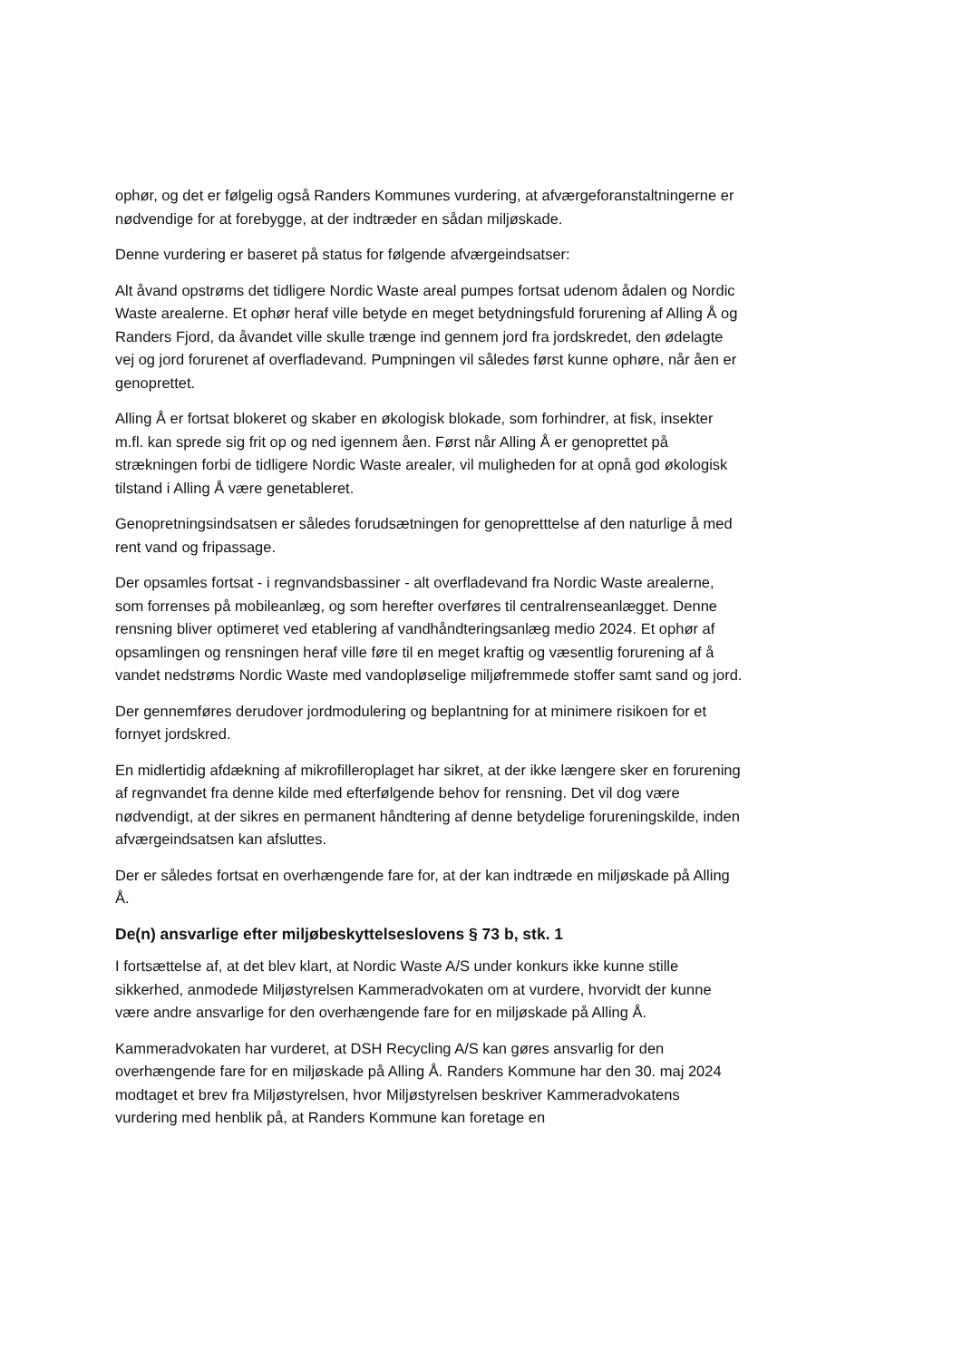ophør, og det er følgelig også Randers Kommunes vurdering, at afværgeforanstaltningerne er nødvendige for at forebygge, at der indtræder en sådan miljøskade.
Denne vurdering er baseret på status for følgende afværgeindsatser:
Alt åvand opstrøms det tidligere Nordic Waste areal pumpes fortsat udenom ådalen og Nordic Waste arealerne. Et ophør heraf ville betyde en meget betydningsfuld forurening af Alling Å og Randers Fjord, da åvandet ville skulle trænge ind gennem jord fra jordskredet, den ødelagte vej og jord forurenet af overfladevand. Pumpningen vil således først kunne ophøre, når åen er genoprettet.
Alling Å er fortsat blokeret og skaber en økologisk blokade, som forhindrer, at fisk, insekter m.fl. kan sprede sig frit op og ned igennem åen. Først når Alling Å er genoprettet på strækningen forbi de tidligere Nordic Waste arealer, vil muligheden for at opnå god økologisk tilstand i Alling Å være genetableret.
Genopretningsindsatsen er således forudsætningen for genopretttelse af den naturlige å med rent vand og fripassage.
Der opsamles fortsat - i regnvandsbassiner - alt overfladevand fra Nordic Waste arealerne, som forrenses på mobileanlæg, og som herefter overføres til centralrenseanlægget. Denne rensning bliver optimeret ved etablering af vandhåndteringsanlæg medio 2024. Et ophør af opsamlingen og rensningen heraf ville føre til en meget kraftig og væsentlig forurening af å vandet nedstrøms Nordic Waste med vandopløselige miljøfremmede stoffer samt sand og jord.
Der gennemføres derudover jordmodulering og beplantning for at minimere risikoen for et fornyet jordskred.
En midlertidig afdækning af mikrofilleroplaget har sikret, at der ikke længere sker en forurening af regnvandet fra denne kilde med efterfølgende behov for rensning. Det vil dog være nødvendigt, at der sikres en permanent håndtering af denne betydelige forureningskilde, inden afværgeindsatsen kan afsluttes.
Der er således fortsat en overhængende fare for, at der kan indtræde en miljøskade på Alling Å.
De(n) ansvarlige efter miljøbeskyttelseslovens § 73 b, stk. 1
I fortsættelse af, at det blev klart, at Nordic Waste A/S under konkurs ikke kunne stille sikkerhed, anmodede Miljøstyrelsen Kammeradvokaten om at vurdere, hvorvidt der kunne være andre ansvarlige for den overhængende fare for en miljøskade på Alling Å.
Kammeradvokaten har vurderet, at DSH Recycling A/S kan gøres ansvarlig for den overhængende fare for en miljøskade på Alling Å. Randers Kommune har den 30. maj 2024 modtaget et brev fra Miljøstyrelsen, hvor Miljøstyrelsen beskriver Kammeradvokatens vurdering med henblik på, at Randers Kommune kan foretage en